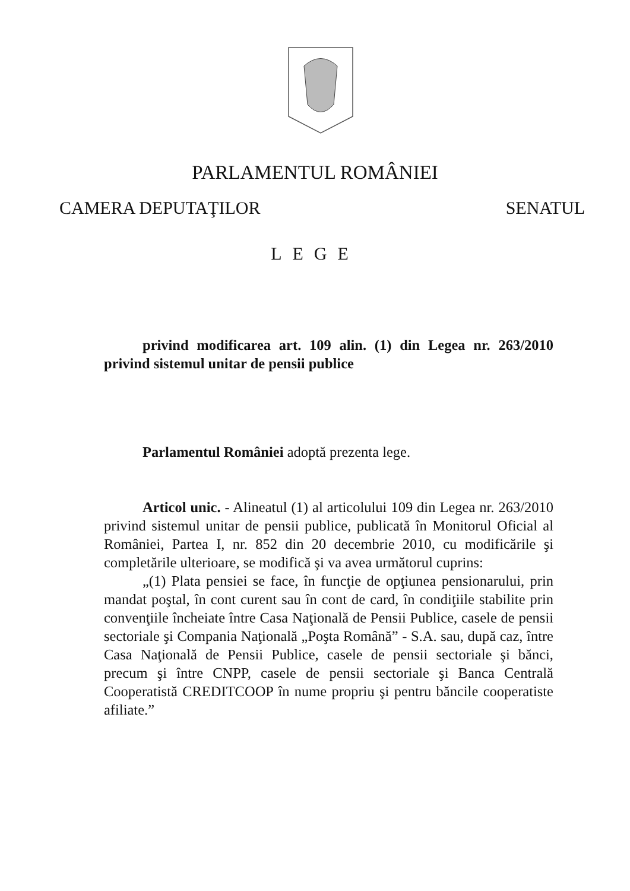PARLAMENTUL ROMÂNIEI
CAMERA DEPUTAŢILOR SENATUL
LEGE
privind modificarea art. 109 alin. (1) din Legea nr. 263/2010 privind sistemul unitar de pensii publice
Parlamentul României adoptă prezenta lege.
Articol unic. - Alineatul (1) al articolului 109 din Legea nr. 263/2010 privind sistemul unitar de pensii publice, publicată în Monitorul Oficial al României, Partea I, nr. 852 din 20 decembrie 2010, cu modificările şi completările ulterioare, se modifică şi va avea următorul cuprins:
„(1) Plata pensiei se face, în funcţie de opţiunea pensionarului, prin mandat poştal, în cont curent sau în cont de card, în condiţiile stabilite prin convenţiile încheiate între Casa Naţională de Pensii Publice, casele de pensii sectoriale şi Compania Naţională „Poşta Română” - S.A. sau, după caz, între Casa Naţională de Pensii Publice, casele de pensii sectoriale şi bănci, precum şi între CNPP, casele de pensii sectoriale şi Banca Centrală Cooperatistă CREDITCOOP în nume propriu şi pentru băncile cooperatiste afiliate.”